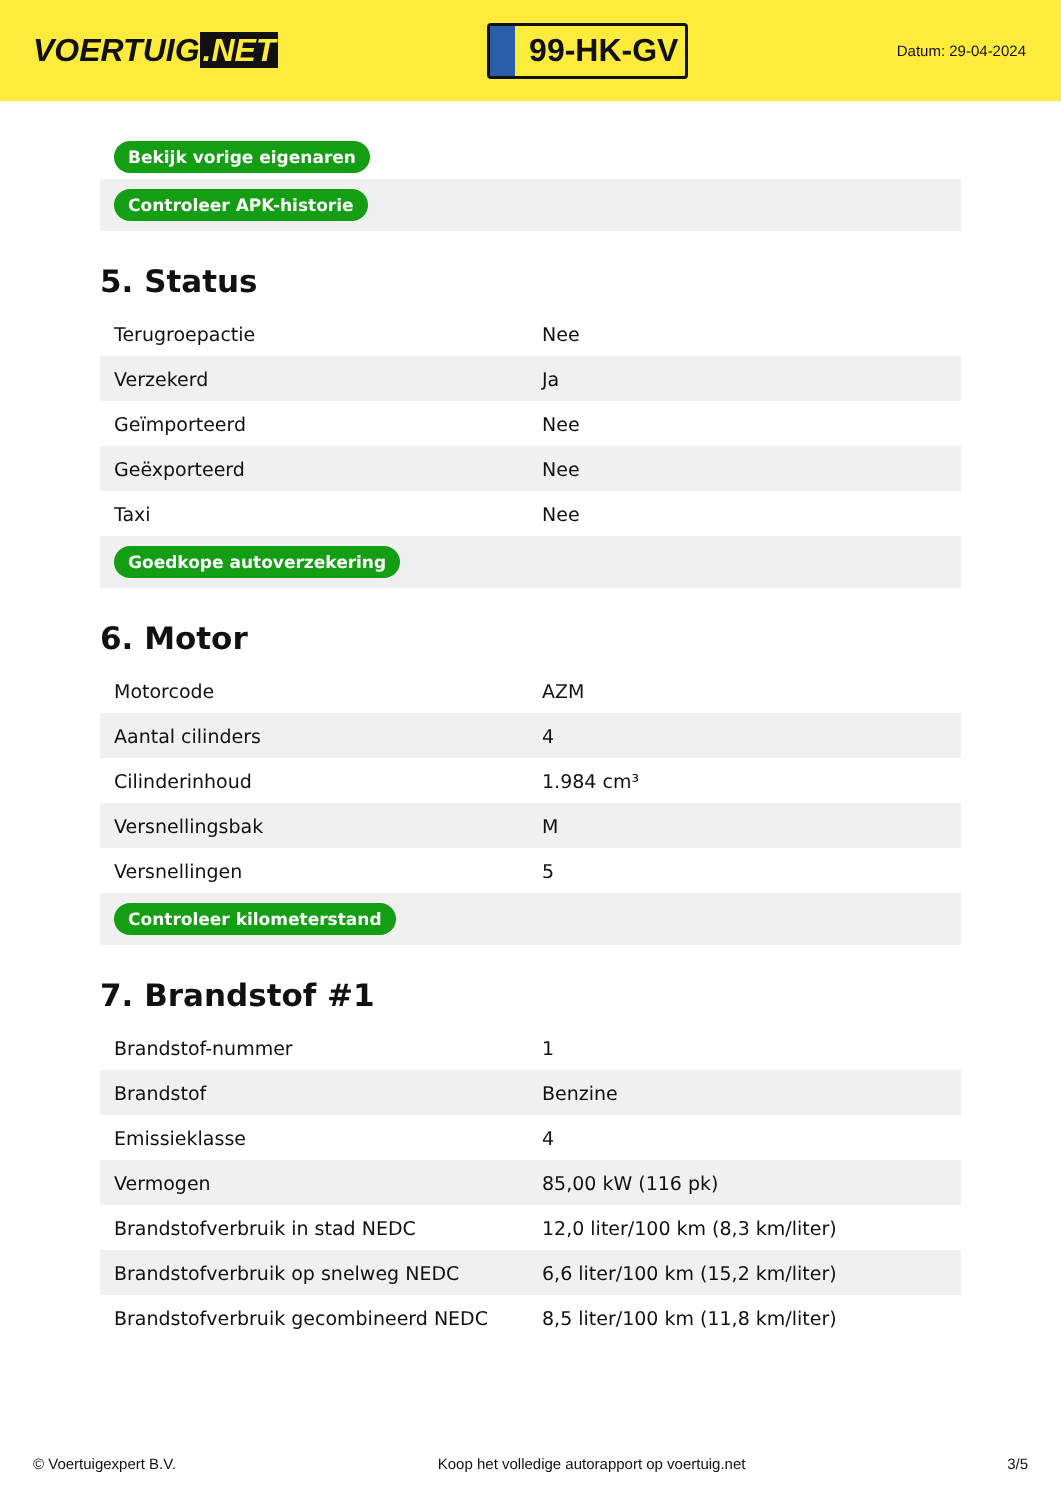VOERTUIG.NET
99-HK-GV
Datum: 29-04-2024
| Bekijk vorige eigenaren |
| Controleer APK-historie |
5. Status
| Terugroepactie | Nee |
| Verzekerd | Ja |
| Geïmporteerd | Nee |
| Geëxporteerd | Nee |
| Taxi | Nee |
| Goedkope autoverzekering | |
6. Motor
| Motorcode | AZM |
| Aantal cilinders | 4 |
| Cilinderinhoud | 1.984 cm³ |
| Versnellingsbak | M |
| Versnellingen | 5 |
| Controleer kilometerstand | |
7. Brandstof #1
| Brandstof-nummer | 1 |
| Brandstof | Benzine |
| Emissieklasse | 4 |
| Vermogen | 85,00 kW (116 pk) |
| Brandstofverbruik in stad NEDC | 12,0 liter/100 km (8,3 km/liter) |
| Brandstofverbruik op snelweg NEDC | 6,6 liter/100 km (15,2 km/liter) |
| Brandstofverbruik gecombineerd NEDC | 8,5 liter/100 km (11,8 km/liter) |
© Voertuigexpert B.V. Koop het volledige autorapport op voertuig.net 3/5